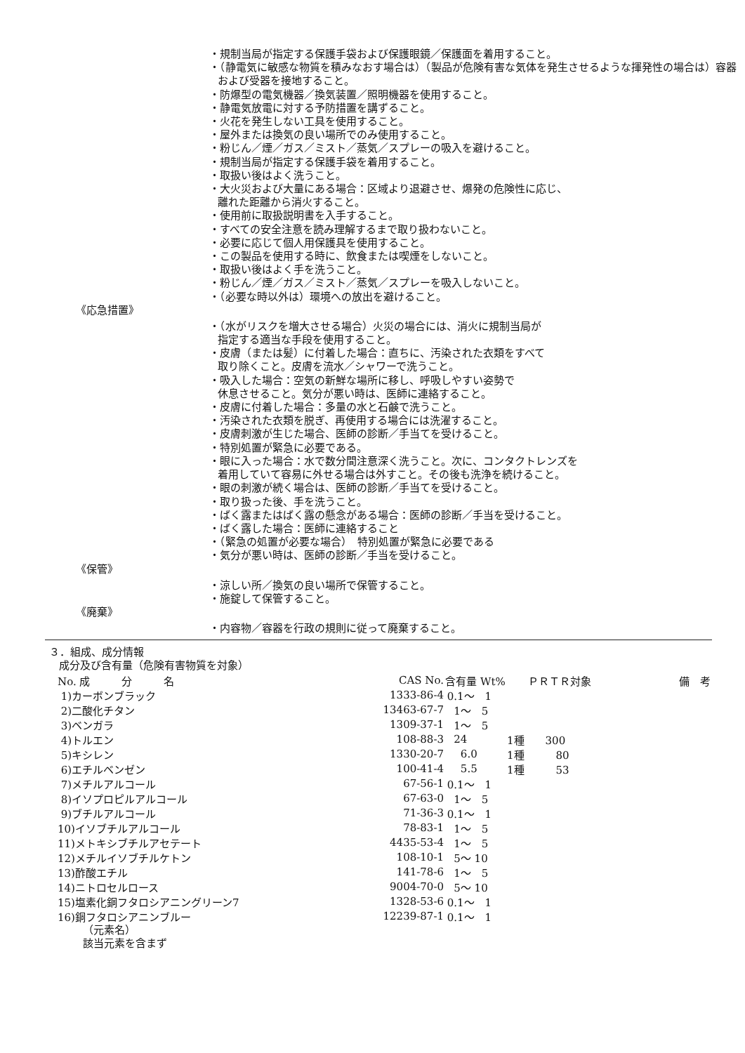・規制当局が指定する保護手袋および保護眼鏡／保護面を着用すること。
・（静電気に敏感な物質を積みなおす場合は）（製品が危険有害な気体を発生させるような揮発性の場合は）容器および受器を接地すること。
・防爆型の電気機器／換気装置／照明機器を使用すること。
・静電気放電に対する予防措置を講ずること。
・火花を発生しない工具を使用すること。
・屋外または換気の良い場所でのみ使用すること。
・粉じん／煙／ガス／ミスト／蒸気／スプレーの吸入を避けること。
・規制当局が指定する保護手袋を着用すること。
・取扱い後はよく洗うこと。
・大火災および大量にある場合：区域より退避させ、爆発の危険性に応じ、
離れた距離から消火すること。
・使用前に取扱説明書を入手すること。
・すべての安全注意を読み理解するまで取り扱わないこと。
・必要に応じて個人用保護具を使用すること。
・この製品を使用する時に、飲食または喫煙をしないこと。
・取扱い後はよく手を洗うこと。
・粉じん／煙／ガス／ミスト／蒸気／スプレーを吸入しないこと。
・（必要な時以外は）環境への放出を避けること。
《応急措置》
・（水がリスクを増大させる場合）火災の場合には、消火に規制当局が
指定する適当な手段を使用すること。
・皮膚（または髪）に付着した場合：直ちに、汚染された衣類をすべて
取り除くこと。皮膚を流水／シャワーで洗うこと。
・吸入した場合：空気の新鮮な場所に移し、呼吸しやすい姿勢で
休息させること。気分が悪い時は、医師に連絡すること。
・皮膚に付着した場合：多量の水と石鹸で洗うこと。
・汚染された衣類を脱ぎ、再使用する場合には洗濯すること。
・皮膚刺激が生じた場合、医師の診断／手当てを受けること。
・特別処置が緊急に必要である。
・眼に入った場合：水で数分間注意深く洗うこと。次に、コンタクトレンズを
着用していて容易に外せる場合は外すこと。その後も洗浄を続けること。
・眼の刺激が続く場合は、医師の診断／手当てを受けること。
・取り扱った後、手を洗うこと。
・ばく露またはばく露の懸念がある場合：医師の診断／手当を受けること。
・ばく露した場合：医師に連絡すること
・（緊急の処置が必要な場合）　特別処置が緊急に必要である
・気分が悪い時は、医師の診断／手当を受けること。
《保管》
・涼しい所／換気の良い場所で保管すること。
・施錠して保管すること。
《廃棄》
・内容物／容器を行政の規則に従って廃棄すること。
３．組成、成分情報
成分及び含有量（危険有害物質を対象）
| No. 成 分 名 | CAS No. | 含有量 Wt% | ＰＲＴＲ対象 | 備 考 |
| --- | --- | --- | --- | --- |
| 1)カーボンブラック | 1333-86-4 | 0.1～ 1 | | |
| 2)二酸化チタン | 13463-67-7 | 1～ 5 | | |
| 3)ベンガラ | 1309-37-1 | 1～ 5 | | |
| 4)トルエン | 108-88-3 | 24 | 1種 300 | |
| 5)キシレン | 1330-20-7 | 6.0 | 1種 80 | |
| 6)エチルベンゼン | 100-41-4 | 5.5 | 1種 53 | |
| 7)メチルアルコール | 67-56-1 | 0.1～ 1 | | |
| 8)イソプロピルアルコール | 67-63-0 | 1～ 5 | | |
| 9)ブチルアルコール | 71-36-3 | 0.1～ 1 | | |
| 10)イソブチルアルコール | 78-83-1 | 1～ 5 | | |
| 11)メトキシブチルアセテート | 4435-53-4 | 1～ 5 | | |
| 12)メチルイソブチルケトン | 108-10-1 | 5～ 10 | | |
| 13)酢酸エチル | 141-78-6 | 1～ 5 | | |
| 14)ニトロセルロース | 9004-70-0 | 5～ 10 | | |
| 15)塩素化銅フタロシアニングリーン7 | 1328-53-6 | 0.1～ 1 | | |
| 16)銅フタロシアニンブルー | 12239-87-1 | 0.1～ 1 | | |
（元素名）
該当元素を含まず